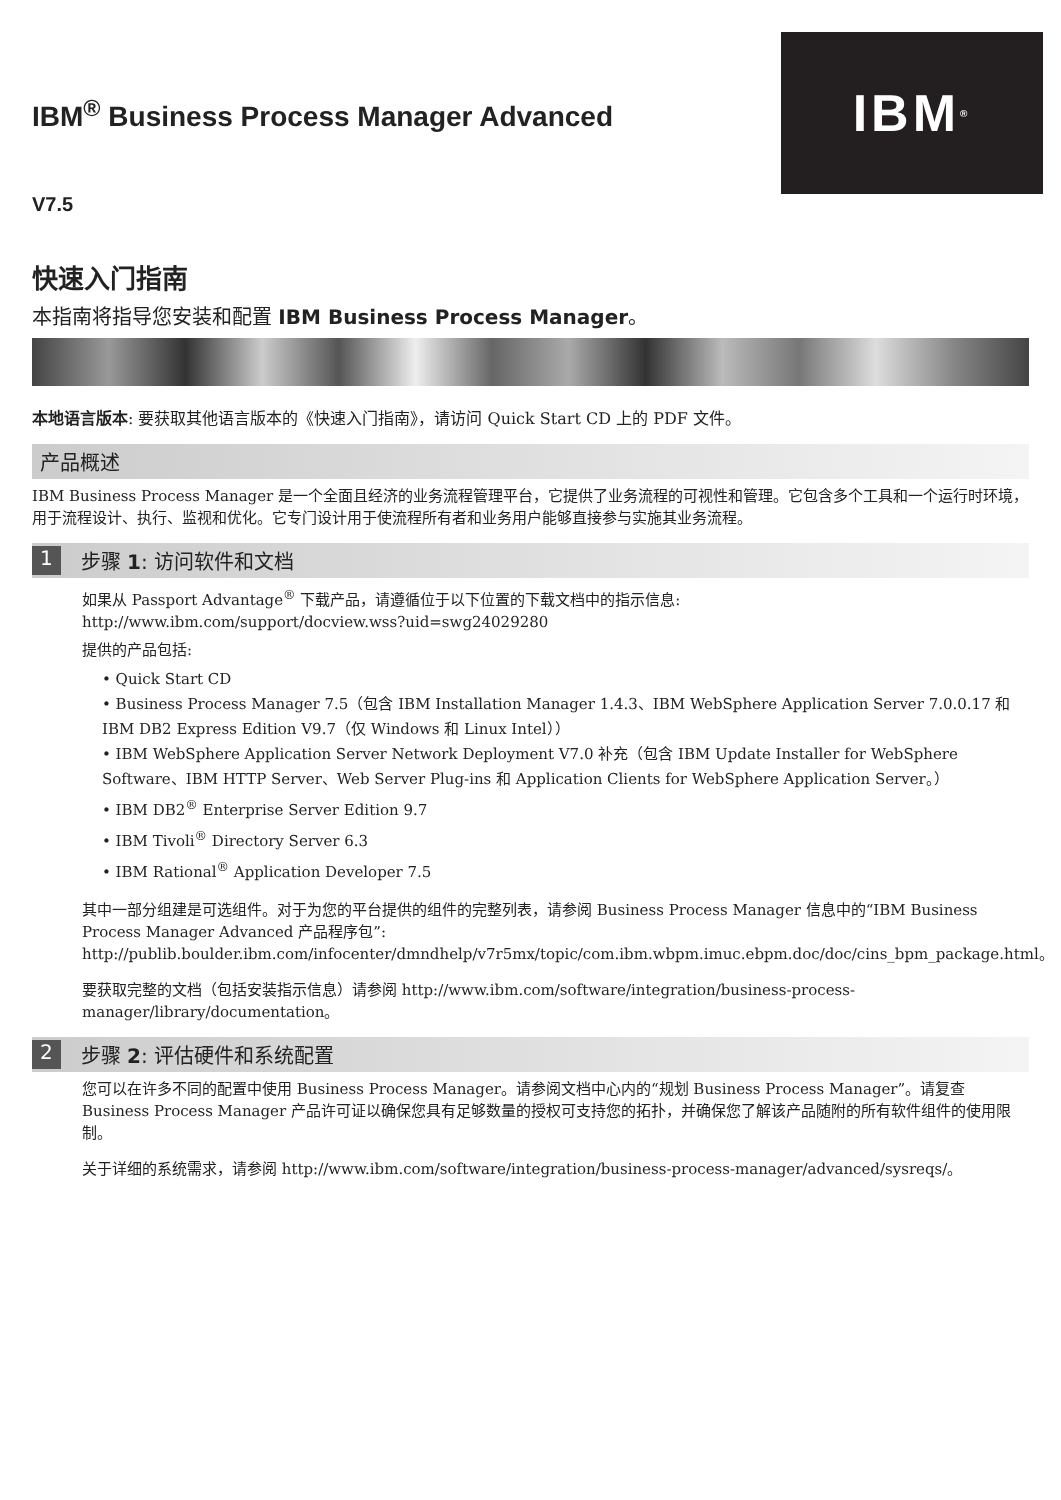IBM<sup>®</sup>
IBM<sup>®</sup> Business Process Manager Advanced
V7.5
快速入门指南
本指南将指导您安装和配置 IBM Business Process Manager。
本地语言版本: 要获取其他语言版本的《快速入门指南》，请访问 Quick Start CD 上的 PDF 文件。
产品概述
IBM Business Process Manager 是一个全面且经济的业务流程管理平台，它提供了业务流程的可视性和管理。它包含多个工具和一个运行时环境，用于流程设计、执行、监视和优化。它专门设计用于使流程所有者和业务用户能够直接参与实施其业务流程。
1 步骤 1: 访问软件和文档
如果从 Passport Advantage<sup>®</sup> 下载产品，请遵循位于以下位置的下载文档中的指示信息:
http://www.ibm.com/support/docview.wss?uid=swg24029280
提供的产品包括:
• Quick Start CD
• Business Process Manager 7.5（包含 IBM Installation Manager 1.4.3、IBM WebSphere Application Server 7.0.0.17 和 IBM DB2 Express Edition V9.7（仅 Windows 和 Linux Intel））
• IBM WebSphere Application Server Network Deployment V7.0 补充（包含 IBM Update Installer for WebSphere Software、IBM HTTP Server、Web Server Plug-ins 和 Application Clients for WebSphere Application Server。）
• IBM DB2<sup>®</sup> Enterprise Server Edition 9.7
• IBM Tivoli<sup>®</sup> Directory Server 6.3
• IBM Rational<sup>®</sup> Application Developer 7.5
其中一部分组建是可选组件。对于为您的平台提供的组件的完整列表，请参阅 Business Process Manager 信息中的“IBM Business Process Manager Advanced 产品程序包”: http://publib.boulder.ibm.com/infocenter/dmndhelp/v7r5mx/topic/com.ibm.wbpm.imuc.ebpm.doc/doc/cins_bpm_package.html。
要获取完整的文档（包括安装指示信息）请参阅 http://www.ibm.com/software/integration/business-process-manager/library/documentation。
2 步骤 2: 评估硬件和系统配置
您可以在许多不同的配置中使用 Business Process Manager。请参阅文档中心内的“规划 Business Process Manager”。请复查 Business Process Manager 产品许可证以确保您具有足够数量的授权可支持您的拓扑，并确保您了解该产品随附的所有软件组件的使用限制。
关于详细的系统需求，请参阅 http://www.ibm.com/software/integration/business-process-manager/advanced/sysreqs/。